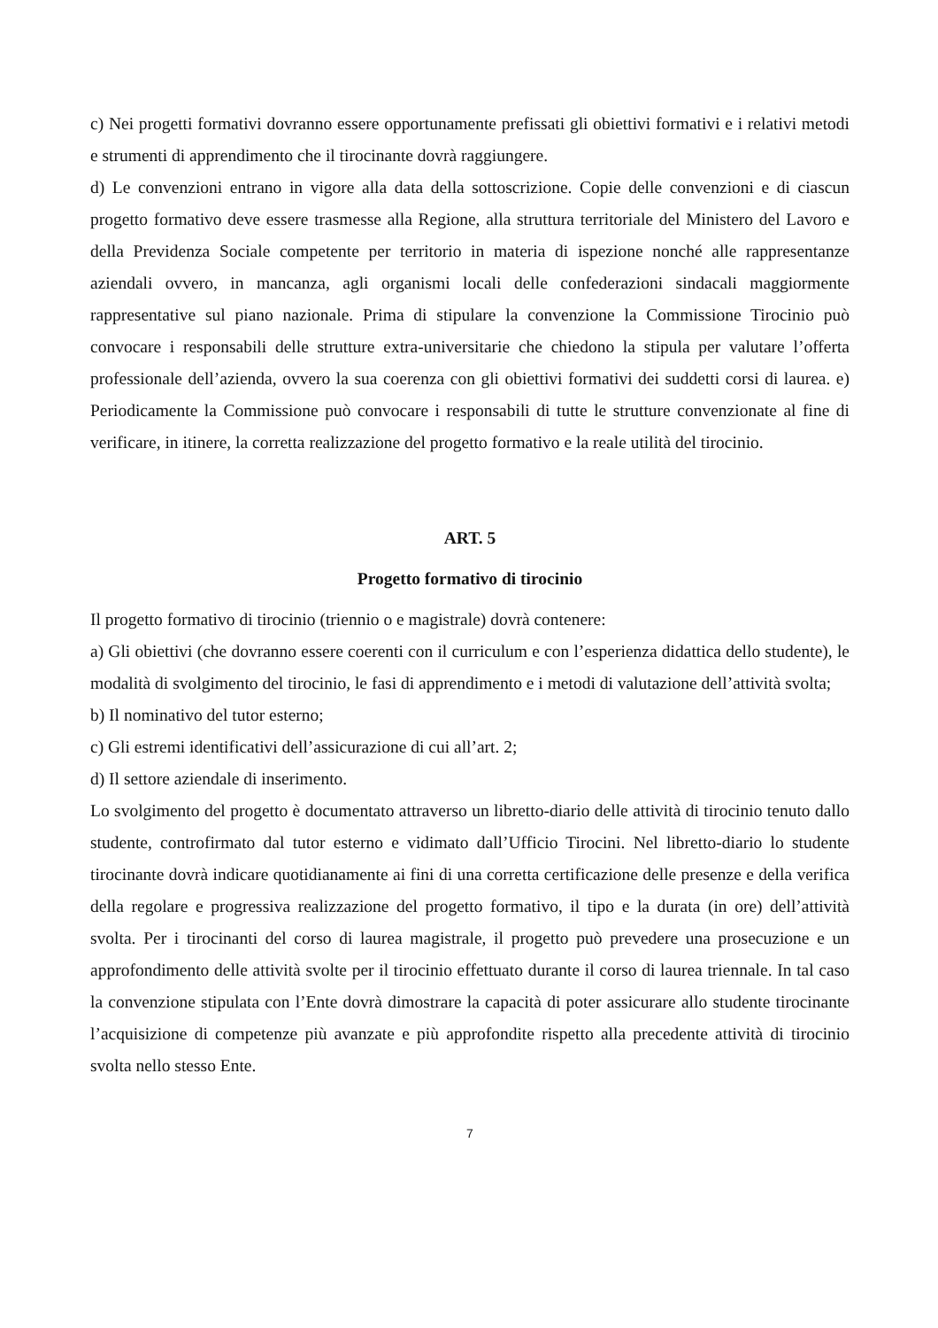c) Nei progetti formativi dovranno essere opportunamente prefissati gli obiettivi formativi e i relativi metodi e strumenti di apprendimento che il tirocinante dovrà raggiungere.
d) Le convenzioni entrano in vigore alla data della sottoscrizione. Copie delle convenzioni e di ciascun progetto formativo deve essere trasmesse alla Regione, alla struttura territoriale del Ministero del Lavoro e della Previdenza Sociale competente per territorio in materia di ispezione nonché alle rappresentanze aziendali ovvero, in mancanza, agli organismi locali delle confederazioni sindacali maggiormente rappresentative sul piano nazionale. Prima di stipulare la convenzione la Commissione Tirocinio può convocare i responsabili delle strutture extra-universitarie che chiedono la stipula per valutare l’offerta professionale dell’azienda, ovvero la sua coerenza con gli obiettivi formativi dei suddetti corsi di laurea. e) Periodicamente la Commissione può convocare i responsabili di tutte le strutture convenzionate al fine di verificare, in itinere, la corretta realizzazione del progetto formativo e la reale utilità del tirocinio.
ART. 5
Progetto formativo di tirocinio
Il progetto formativo di tirocinio (triennio o e magistrale) dovrà contenere:
a) Gli obiettivi (che dovranno essere coerenti con il curriculum e con l’esperienza didattica dello studente), le modalità di svolgimento del tirocinio, le fasi di apprendimento e i metodi di valutazione dell’attività svolta;
b) Il nominativo del tutor esterno;
c) Gli estremi identificativi dell’assicurazione di cui all’art. 2;
d) Il settore aziendale di inserimento.
Lo svolgimento del progetto è documentato attraverso un libretto-diario delle attività di tirocinio tenuto dallo studente, controfirmato dal tutor esterno e vidimato dall’Ufficio Tirocini. Nel libretto-diario lo studente tirocinante dovrà indicare quotidianamente ai fini di una corretta certificazione delle presenze e della verifica della regolare e progressiva realizzazione del progetto formativo, il tipo e la durata (in ore) dell’attività svolta. Per i tirocinanti del corso di laurea magistrale, il progetto può prevedere una prosecuzione e un approfondimento delle attività svolte per il tirocinio effettuato durante il corso di laurea triennale. In tal caso la convenzione stipulata con l’Ente dovrà dimostrare la capacità di poter assicurare allo studente tirocinante l’acquisizione di competenze più avanzate e più approfondite rispetto alla precedente attività di tirocinio svolta nello stesso Ente.
7